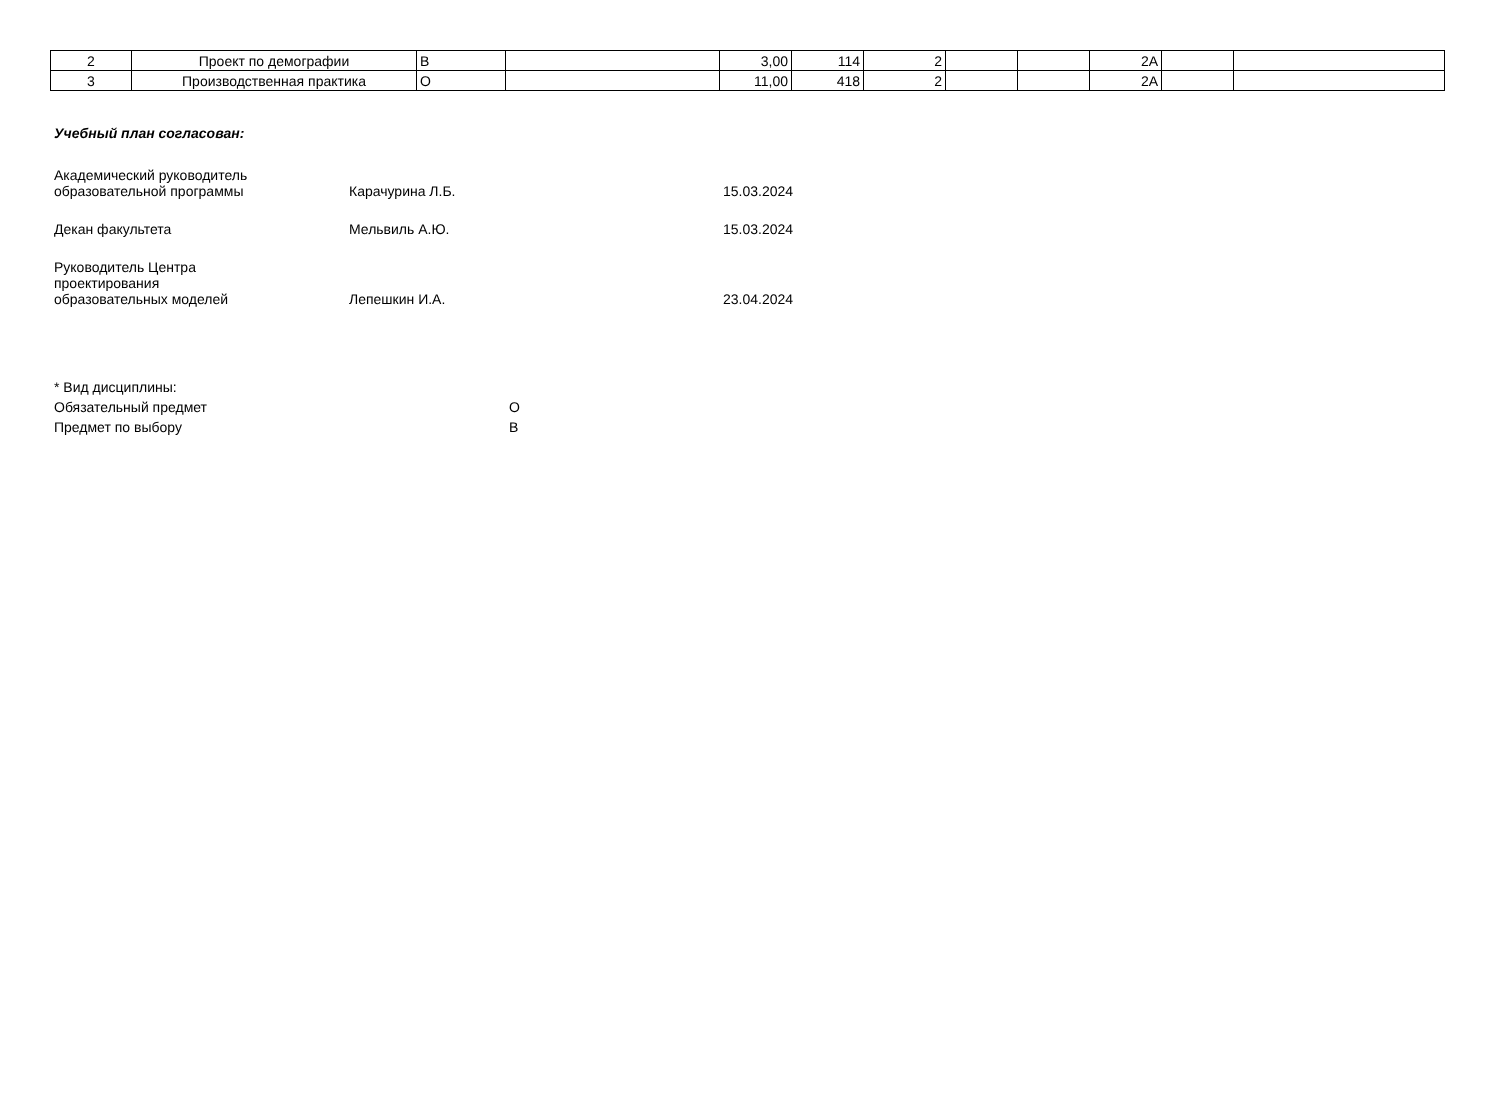| 2 | Проект по демографии | В | | 3,00 | 114 | 2 | | | 2А | | |
| 3 | Производственная практика | О | | 11,00 | 418 | 2 | | | 2А | | |
Учебный план согласован:
Академический руководитель
образовательной программы
Карачурина Л.Б.
15.03.2024
Декан факультета
Мельвиль А.Ю.
15.03.2024
Руководитель Центра
проектирования
образовательных моделей
Лепешкин И.А.
23.04.2024
* Вид дисциплины:
Обязательный предмет О
Предмет по выбору В